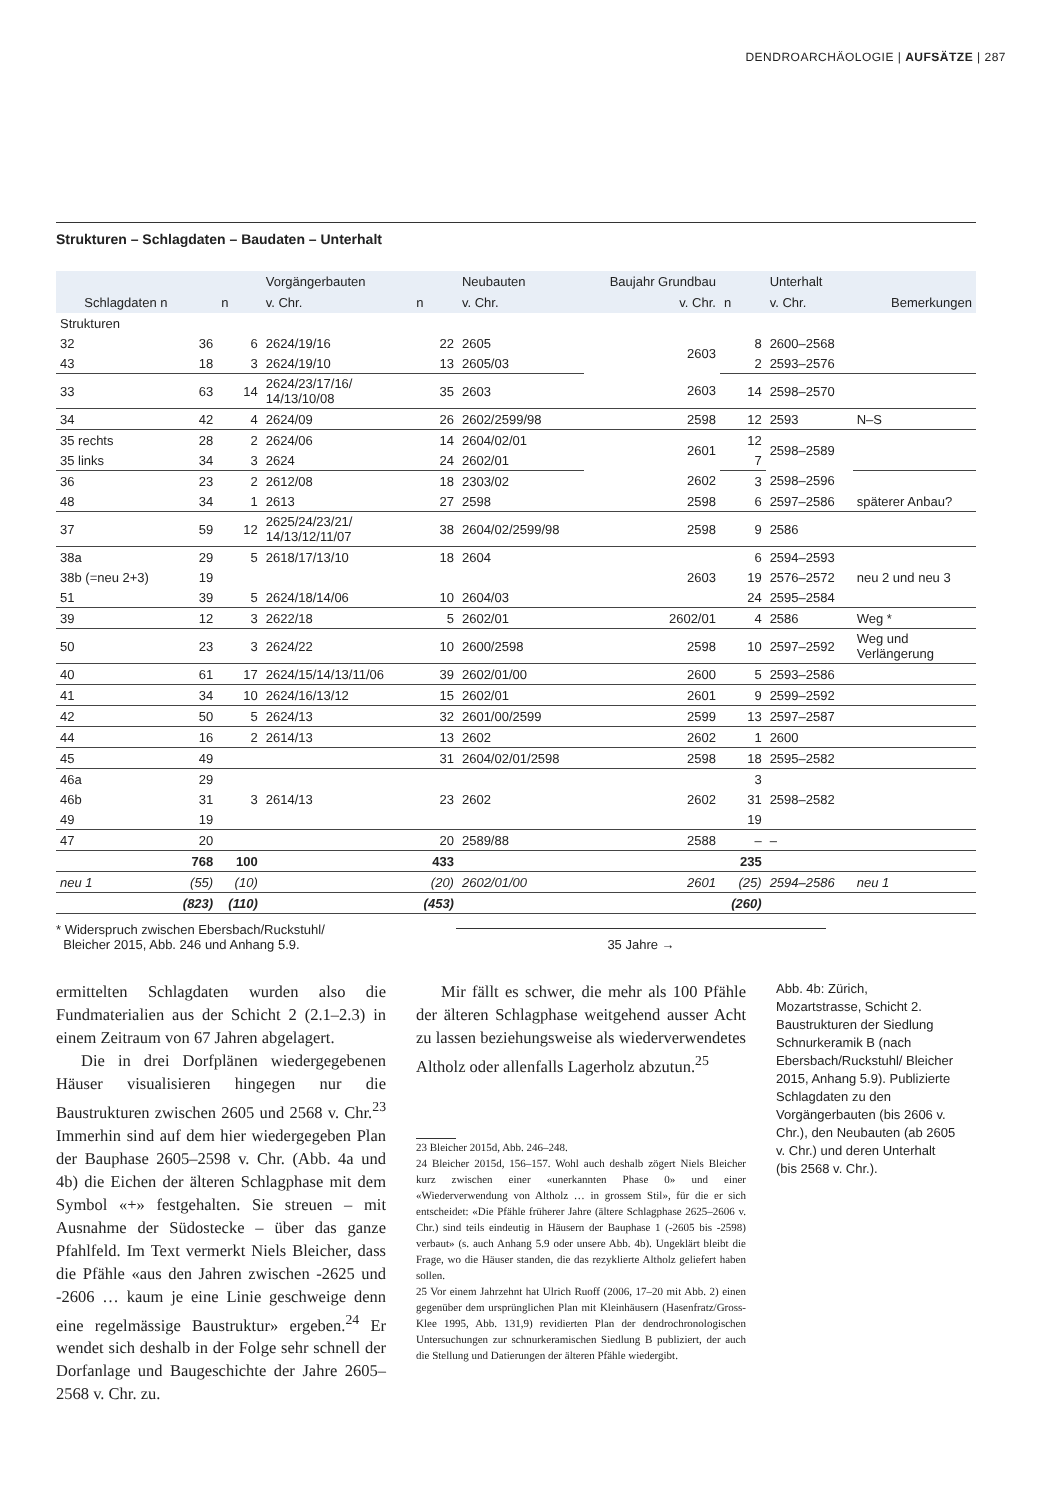DENDROARCHÄOLOGIE | AUFSÄTZE | 287
Strukturen – Schlagdaten – Baudaten – Unterhalt
| | | | Vorgängerbauten | | Neubauten | Baujahr Grundbau | | Unterhalt | |
| --- | --- | --- | --- | --- | --- | --- | --- | --- | --- |
| Schlagdaten n | | n | v. Chr. | n | v. Chr. | v. Chr. | n | v. Chr. | Bemerkungen |
| Strukturen | | | | | | | | | |
| 32 | 36 | 6 | 2624/19/16 | 22 | 2605 | 2603 | 8 | 2600–2568 | |
| 43 | 18 | 3 | 2624/19/10 | 13 | 2605/03 | | 2 | 2593–2576 | |
| 33 | 63 | 14 | 2624/23/17/16/ 14/13/10/08 | 35 | 2603 | 2603 | 14 | 2598–2570 | |
| 34 | 42 | 4 | 2624/09 | 26 | 2602/2599/98 | 2598 | 12 | 2593 | N–S |
| 35 rechts | 28 | 2 | 2624/06 | 14 | 2604/02/01 | 2601 | 12 | 2598–2589 | |
| 35 links | 34 | 3 | 2624 | 24 | 2602/01 | | 7 | | |
| 36 | 23 | 2 | 2612/08 | 18 | 2303/02 | 2602 | 3 | 2598–2596 | |
| 48 | 34 | 1 | 2613 | 27 | 2598 | 2598 | 6 | 2597–2586 | späterer Anbau? |
| 37 | 59 | 12 | 2625/24/23/21/ 14/13/12/11/07 | 38 | 2604/02/2599/98 | 2598 | 9 | 2586 | |
| 38a | 29 | 5 | 2618/17/13/10 | 18 | 2604 | | 6 | 2594–2593 | |
| 38b (=neu 2+3) | 19 | | | | | 2603 | 19 | 2576–2572 | neu 2 und neu 3 |
| 51 | 39 | 5 | 2624/18/14/06 | 10 | 2604/03 | | 24 | 2595–2584 | |
| 39 | 12 | 3 | 2622/18 | 5 | 2602/01 | 2602/01 | 4 | 2586 | Weg * |
| 50 | 23 | 3 | 2624/22 | 10 | 2600/2598 | 2598 | 10 | 2597–2592 | Weg und Verlängerung |
| 40 | 61 | 17 | 2624/15/14/13/11/06 | 39 | 2602/01/00 | 2600 | 5 | 2593–2586 | |
| 41 | 34 | 10 | 2624/16/13/12 | 15 | 2602/01 | 2601 | 9 | 2599–2592 | |
| 42 | 50 | 5 | 2624/13 | 32 | 2601/00/2599 | 2599 | 13 | 2597–2587 | |
| 44 | 16 | 2 | 2614/13 | 13 | 2602 | 2602 | 1 | 2600 | |
| 45 | 49 | | | 31 | 2604/02/01/2598 | 2598 | 18 | 2595–2582 | |
| 46a | 29 | | | | | | 3 | | |
| 46b | 31 | 3 | 2614/13 | 23 | 2602 | 2602 | 31 | 2598–2582 | |
| 49 | 19 | | | | | | 19 | | |
| 47 | 20 | | | 20 | 2589/88 | 2588 | – | – | |
| | 768 | 100 | | 433 | | | 235 | | |
| neu 1 | (55) | (10) | | (20) | 2602/01/00 | 2601 | (25) | 2594–2586 | neu 1 |
| | (823) | (110) | | (453) | | | (260) | | |
* Widerspruch zwischen Ebersbach/Ruckstuhl/
Bleicher 2015, Abb. 246 und Anhang 5.9.
35 Jahre →
ermittelten Schlagdaten wurden also die Fundmaterialien aus der Schicht 2 (2.1–2.3) in einem Zeitraum von 67 Jahren abgelagert.
Die in drei Dorfplänen wiedergegebenen Häuser visualisieren hingegen nur die Baustrukturen zwischen 2605 und 2568 v. Chr.<sup>23</sup> Immerhin sind auf dem hier wiedergegeben Plan der Bauphase 2605–2598 v. Chr. (Abb. 4a und 4b) die Eichen der älteren Schlagphase mit dem Symbol «+» festgehalten. Sie streuen – mit Ausnahme der Südostecke – über das ganze Pfahlfeld. Im Text vermerkt Niels Bleicher, dass die Pfähle «aus den Jahren zwischen -2625 und -2606 … kaum je eine Linie geschweige denn eine regelmässige Baustruktur» ergeben.<sup>24</sup> Er wendet sich deshalb in der Folge sehr schnell der Dorfanlage und Baugeschichte der Jahre 2605–2568 v. Chr. zu.
Mir fällt es schwer, die mehr als 100 Pfähle der älteren Schlagphase weitgehend ausser Acht zu lassen beziehungsweise als wiederverwendetes Altholz oder allenfalls Lagerholz abzutun.<sup>25</sup>
23 Bleicher 2015d, Abb. 246–248.
24 Bleicher 2015d, 156–157. Wohl auch deshalb zögert Niels Bleicher kurz zwischen einer «unerkannten Phase 0» und einer «Wiederverwendung von Altholz … in grossem Stil», für die er sich entscheidet: «Die Pfähle früherer Jahre (ältere Schlagphase 2625–2606 v. Chr.) sind teils eindeutig in Häusern der Bauphase 1 (-2605 bis -2598) verbaut» (s. auch Anhang 5.9 oder unsere Abb. 4b). Ungeklärt bleibt die Frage, wo die Häuser standen, die das rezyklierte Altholz geliefert haben sollen.
25 Vor einem Jahrzehnt hat Ulrich Ruoff (2006, 17–20 mit Abb. 2) einen gegenüber dem ursprünglichen Plan mit Kleinhäusern (Hasenfratz/Gross-Klee 1995, Abb. 131,9) revidierten Plan der dendrochronologischen Untersuchungen zur schnurkeramischen Siedlung B publiziert, der auch die Stellung und Datierungen der älteren Pfähle wiedergibt.
Abb. 4b: Zürich, Mozartstrasse, Schicht 2. Baustrukturen der Siedlung Schnurkeramik B (nach Ebersbach/Ruckstuhl/ Bleicher 2015, Anhang 5.9). Publizierte Schlagdaten zu den Vorgängerbauten (bis 2606 v. Chr.), den Neubauten (ab 2605 v. Chr.) und deren Unterhalt (bis 2568 v. Chr.).